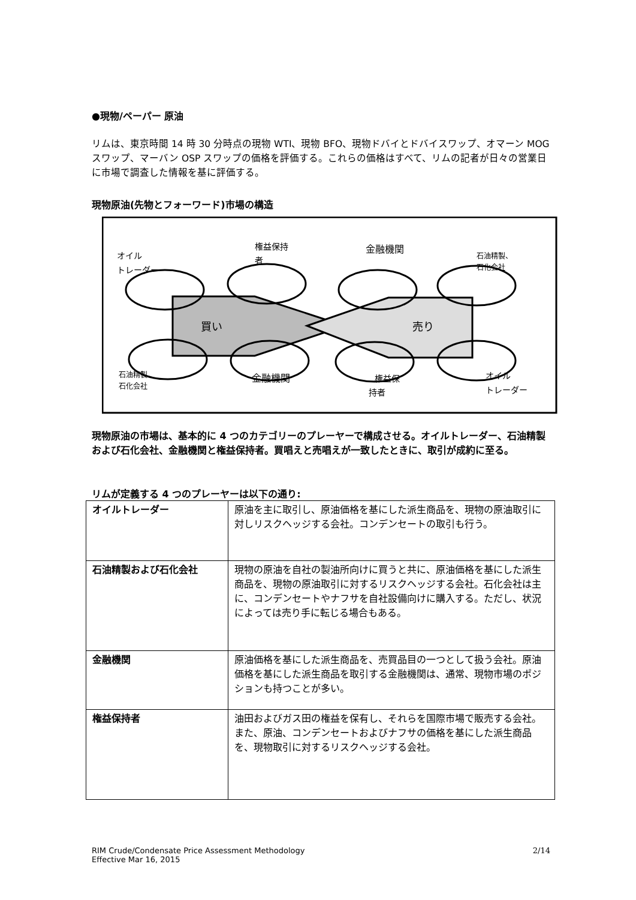●現物/ペーパー 原油
リムは、東京時間 14 時 30 分時点の現物 WTI、現物 BFO、現物ドバイとドバイスワップ、オマーン MOG スワップ、マーバン OSP スワップの価格を評価する。これらの価格はすべて、リムの記者が日々の営業日に市場で調査した情報を基に評価する。
現物原油(先物とフォーワード)市場の構造
オイル
トレーダー
権益保持
者
金融機関
石油精製、
石化会社
買い
売り
石油精製、
石化会社
金融機関
権益保
持者
オイル
トレーダー
現物原油の市場は、基本的に 4 つのカテゴリーのプレーヤーで構成させる。オイルトレーダー、石油精製および石化会社、金融機関と権益保持者。買唱えと売唱えが一致したときに、取引が成約に至る。
リムが定義する 4 つのプレーヤーは以下の通り:
| オイルトレーダー | 原油を主に取引し、原油価格を基にした派生商品を、現物の原油取引に対しリスクヘッジする会社。コンデンセートの取引も行う。 |
| 石油精製および石化会社 | 現物の原油を自社の製油所向けに買うと共に、原油価格を基にした派生商品を、現物の原油取引に対するリスクヘッジする会社。石化会社は主に、コンデンセートやナフサを自社設備向けに購入する。ただし、状況によっては売り手に転じる場合もある。 |
| 金融機関 | 原油価格を基にした派生商品を、売買品目の一つとして扱う会社。原油価格を基にした派生商品を取引する金融機関は、通常、現物市場のポジションも持つことが多い。 |
| 権益保持者 | 油田およびガス田の権益を保有し、それらを国際市場で販売する会社。また、原油、コンデンセートおよびナフサの価格を基にした派生商品を、現物取引に対するリスクヘッジする会社。 |
RIM Crude/Condensate Price Assessment Methodology
Effective Mar 16, 2015
2/14